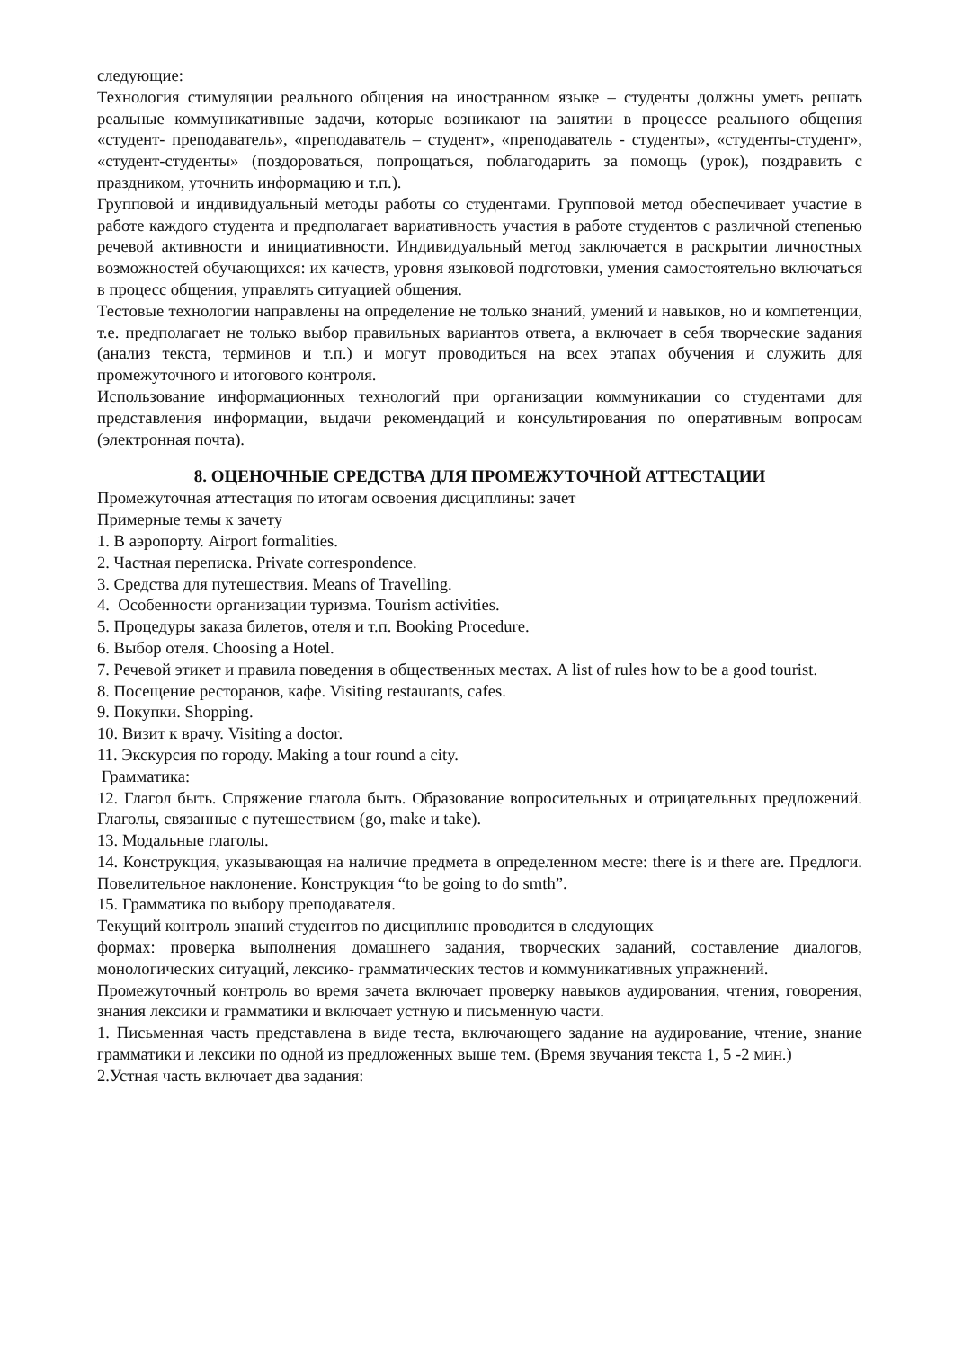следующие:
Технология стимуляции реального общения на иностранном языке – студенты должны уметь решать реальные коммуникативные задачи, которые возникают на занятии в процессе реального общения «студент- преподаватель», «преподаватель – студент», «преподаватель - студенты», «студенты-студент», «студент-студенты» (поздороваться, попрощаться, поблагодарить за помощь (урок), поздравить с праздником, уточнить информацию и т.п.).
Групповой и индивидуальный методы работы со студентами. Групповой метод обеспечивает участие в работе каждого студента и предполагает вариативность участия в работе студентов с различной степенью речевой активности и инициативности. Индивидуальный метод заключается в раскрытии личностных возможностей обучающихся: их качеств, уровня языковой подготовки, умения самостоятельно включаться в процесс общения, управлять ситуацией общения.
Тестовые технологии направлены на определение не только знаний, умений и навыков, но и компетенции, т.е. предполагает не только выбор правильных вариантов ответа, а включает в себя творческие задания (анализ текста, терминов и т.п.) и могут проводиться на всех этапах обучения и служить для промежуточного и итогового контроля.
Использование информационных технологий при организации коммуникации со студентами для представления информации, выдачи рекомендаций и консультирования по оперативным вопросам (электронная почта).
8. ОЦЕНОЧНЫЕ СРЕДСТВА ДЛЯ ПРОМЕЖУТОЧНОЙ АТТЕСТАЦИИ
Промежуточная аттестация по итогам освоения дисциплины: зачет
Примерные темы к зачету
1. В аэропорту. Airport formalities.
2. Частная переписка. Private correspondence.
3. Средства для путешествия. Means of Travelling.
4. Особенности организации туризма. Tourism activities.
5. Процедуры заказа билетов, отеля и т.п. Booking Procedure.
6. Выбор отеля. Choosing a Hotel.
7. Речевой этикет и правила поведения в общественных местах. A list of rules how to be a good tourist.
8. Посещение ресторанов, кафе. Visiting restaurants, cafes.
9. Покупки. Shopping.
10. Визит к врачу. Visiting a doctor.
11. Экскурсия по городу. Making a tour round a city.
Грамматика:
12. Глагол быть. Спряжение глагола быть. Образование вопросительных и отрицательных предложений. Глаголы, связанные с путешествием (go, make и take).
13. Модальные глаголы.
14. Конструкция, указывающая на наличие предмета в определенном месте: there is и there are. Предлоги. Повелительное наклонение. Конструкция “to be going to do smth”.
15. Грамматика по выбору преподавателя.
Текущий контроль знаний студентов по дисциплине проводится в следующих
формах: проверка выполнения домашнего задания, творческих заданий, составление диалогов, монологических ситуаций, лексико- грамматических тестов и коммуникативных упражнений.
Промежуточный контроль во время зачета включает проверку навыков аудирования, чтения, говорения, знания лексики и грамматики и включает устную и письменную части.
1. Письменная часть представлена в виде теста, включающего задание на аудирование, чтение, знание грамматики и лексики по одной из предложенных выше тем. (Время звучания текста 1, 5 -2 мин.)
2.Устная часть включает два задания: